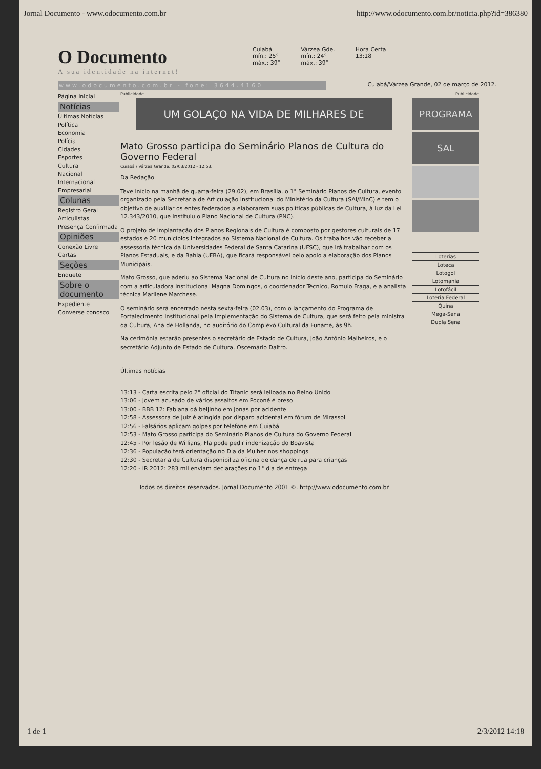Jornal Documento - www.odocumento.com.br http://www.odocumento.com.br/noticia.php?id=386380
O Documento
A sua identidade na internet!
Cuiabá
mín.: 25°
máx.: 39°
Várzea Gde.
mín.: 24°
máx.: 39°
Hora Certa
13:18
www.odocumento.com.br - fone: 3644.4160 Cuiabá/Várzea Grande, 02 de março de 2012.
Página Inicial
Notícias
Últimas Notícias
Política
Economia
Polícia
Cidades
Esportes
Cultura
Nacional
Internacional
Empresarial
Colunas
Registro Geral
Articulistas
Presença Confirmada
Opiniões
Conexão Livre
Cartas
Seções
Enquete
Sobre o documento
Expediente
Converse conosco
Publicidade
UM GOLAÇO NA VIDA DE MILHARES DE
Mato Grosso participa do Seminário Planos de Cultura do Governo Federal
Cuiabá / Várzea Grande, 02/03/2012 - 12:53.
Da Redação
Teve início na manhã de quarta-feira (29.02), em Brasília, o 1° Seminário Planos de Cultura, evento organizado pela Secretaria de Articulação Institucional do Ministério da Cultura (SAI/MinC) e tem o objetivo de auxiliar os entes federados a elaborarem suas políticas públicas de Cultura, à luz da Lei 12.343/2010, que instituiu o Plano Nacional de Cultura (PNC).
O projeto de implantação dos Planos Regionais de Cultura é composto por gestores culturais de 17 estados e 20 municípios integrados ao Sistema Nacional de Cultura. Os trabalhos vão receber a assessoria técnica da Universidades Federal de Santa Catarina (UFSC), que irá trabalhar com os Planos Estaduais, e da Bahia (UFBA), que ficará responsável pelo apoio a elaboração dos Planos Municipais.
Mato Grosso, que aderiu ao Sistema Nacional de Cultura no início deste ano, participa do Seminário com a articuladora institucional Magna Domingos, o coordenador Técnico, Romulo Fraga, e a analista técnica Marilene Marchese.
O seminário será encerrado nesta sexta-feira (02.03), com o lançamento do Programa de Fortalecimento Institucional pela Implementação do Sistema de Cultura, que será feito pela ministra da Cultura, Ana de Hollanda, no auditório do Complexo Cultural da Funarte, às 9h.
Na cerimônia estarão presentes o secretário de Estado de Cultura, João Antônio Malheiros, e o secretário Adjunto de Estado de Cultura, Oscemário Daltro.
Últimas notícias
13:13 - Carta escrita pelo 2° oficial do Titanic será leiloada no Reino Unido
13:06 - Jovem acusado de vários assaltos em Poconé é preso
13:00 - BBB 12: Fabiana dá beijinho em Jonas por acidente
12:58 - Assessora de juíz é atingida por disparo acidental em fórum de Mirassol
12:56 - Falsários aplicam golpes por telefone em Cuiabá
12:53 - Mato Grosso participa do Seminário Planos de Cultura do Governo Federal
12:45 - Por lesão de Willians, Fla pode pedir indenização do Boavista
12:36 - População terá orientação no Dia da Mulher nos shoppings
12:30 - Secretaria de Cultura disponibiliza oficina de dança de rua para crianças
12:20 - IR 2012: 283 mil enviam declarações no 1° dia de entrega
Todos os direitos reservados. Jornal Documento 2001 ©. http://www.odocumento.com.br
Publicidade
PROGRAMA
SAL
Loterias
Loteca
Lotogol
Lotomania
Lotofácil
Loteria Federal
Quina
Mega-Sena
Dupla Sena
1 de 1 2/3/2012 14:18